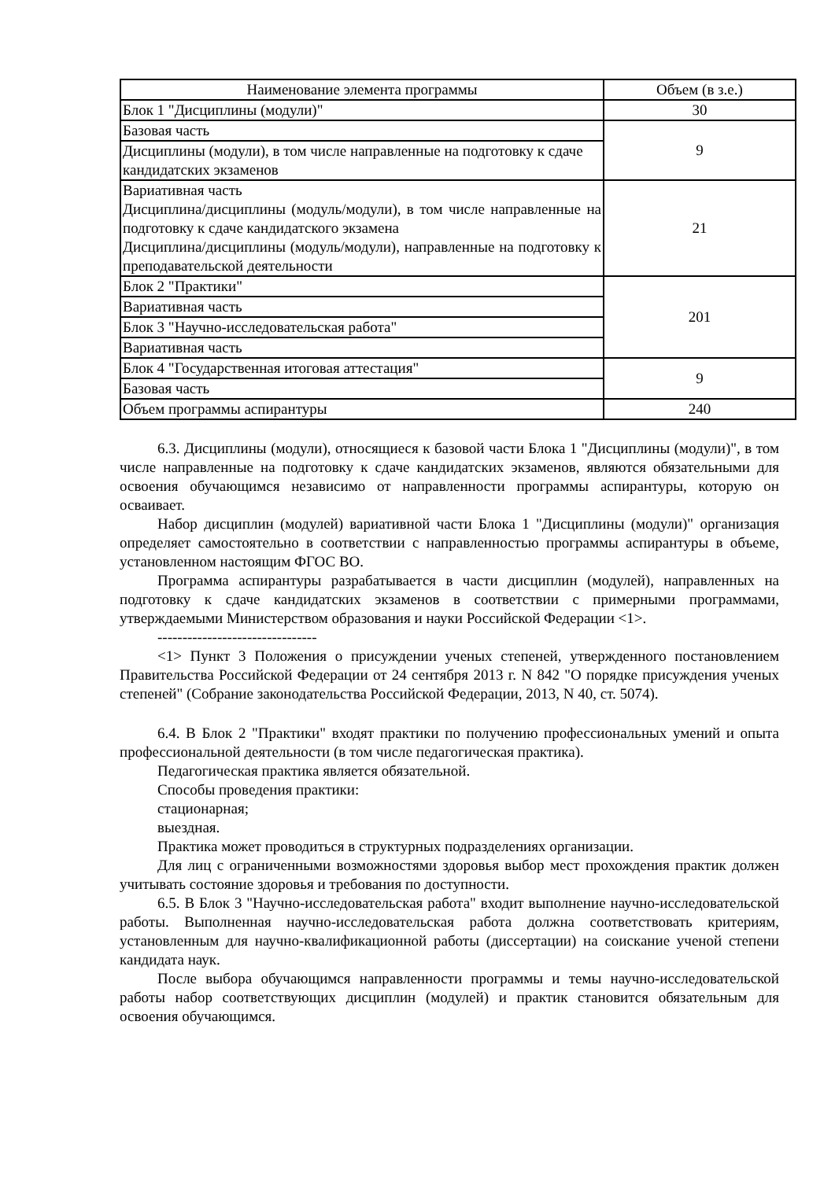| Наименование элемента программы | Объем (в з.е.) |
| Блок 1 "Дисциплины (модули)" | 30 |
| Базовая часть | 9 |
| Дисциплины (модули), в том числе направленные на подготовку к сдаче кандидатских экзаменов | |
| Вариативная часть Дисциплина/дисциплины (модуль/модули), в том числе направленные на подготовку к сдаче кандидатского экзамена Дисциплина/дисциплины (модуль/модули), направленные на подготовку к преподавательской деятельности | 21 |
| Блок 2 "Практики" | 201 |
| Вариативная часть | |
| Блок 3 "Научно-исследовательская работа" | |
| Вариативная часть | |
| Блок 4 "Государственная итоговая аттестация" | 9 |
| Базовая часть | |
| Объем программы аспирантуры | 240 |
6.3. Дисциплины (модули), относящиеся к базовой части Блока 1 "Дисциплины (модули)", в том числе направленные на подготовку к сдаче кандидатских экзаменов, являются обязательными для освоения обучающимся независимо от направленности программы аспирантуры, которую он осваивает.
Набор дисциплин (модулей) вариативной части Блока 1 "Дисциплины (модули)" организация определяет самостоятельно в соответствии с направленностью программы аспирантуры в объеме, установленном настоящим ФГОС ВО.
Программа аспирантуры разрабатывается в части дисциплин (модулей), направленных на подготовку к сдаче кандидатских экзаменов в соответствии с примерными программами, утверждаемыми Министерством образования и науки Российской Федерации <1>.
--------------------------------
<1> Пункт 3 Положения о присуждении ученых степеней, утвержденного постановлением Правительства Российской Федерации от 24 сентября 2013 г. N 842 "О порядке присуждения ученых степеней" (Собрание законодательства Российской Федерации, 2013, N 40, ст. 5074).
6.4. В Блок 2 "Практики" входят практики по получению профессиональных умений и опыта профессиональной деятельности (в том числе педагогическая практика).
Педагогическая практика является обязательной.
Способы проведения практики:
стационарная;
выездная.
Практика может проводиться в структурных подразделениях организации.
Для лиц с ограниченными возможностями здоровья выбор мест прохождения практик должен учитывать состояние здоровья и требования по доступности.
6.5. В Блок 3 "Научно-исследовательская работа" входит выполнение научно-исследовательской работы. Выполненная научно-исследовательская работа должна соответствовать критериям, установленным для научно-квалификационной работы (диссертации) на соискание ученой степени кандидата наук.
После выбора обучающимся направленности программы и темы научно-исследовательской работы набор соответствующих дисциплин (модулей) и практик становится обязательным для освоения обучающимся.